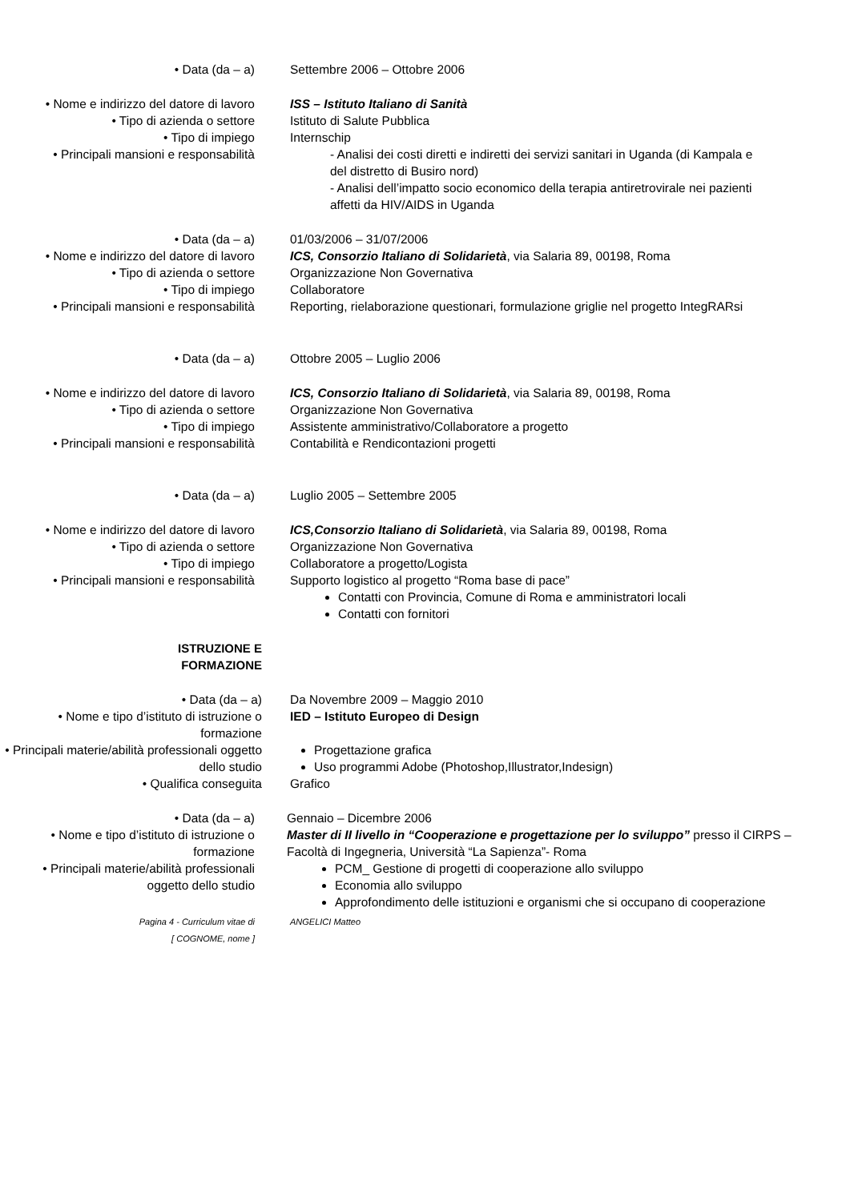• Data (da – a) Settembre 2006 – Ottobre 2006
• Nome e indirizzo del datore di lavoro
ISS – Istituto Italiano di Sanità
• Tipo di azienda o settore Istituto di Salute Pubblica
• Tipo di impiego Internschip
• Principali mansioni e responsabilità
- Analisi dei costi diretti e indiretti dei servizi sanitari in Uganda (di Kampala e del distretto di Busiro nord)
- Analisi dell’impatto socio economico della terapia antiretrovirale nei pazienti affetti da HIV/AIDS in Uganda
• Data (da – a) 01/03/2006 – 31/07/2006
• Nome e indirizzo del datore di lavoro
ICS, Consorzio Italiano di Solidarietà, via Salaria 89, 00198, Roma
• Tipo di azienda o settore Organizzazione Non Governativa
• Tipo di impiego Collaboratore
• Principali mansioni e responsabilità
Reporting, rielaborazione questionari, formulazione griglie nel progetto IntegRARsi
• Data (da – a) Ottobre 2005 – Luglio 2006
• Nome e indirizzo del datore di lavoro
ICS, Consorzio Italiano di Solidarietà, via Salaria 89, 00198, Roma
• Tipo di azienda o settore Organizzazione Non Governativa
• Tipo di impiego Assistente amministrativo/Collaboratore a progetto
• Principali mansioni e responsabilità
Contabilità e Rendicontazioni progetti
• Data (da – a) Luglio 2005 – Settembre 2005
• Nome e indirizzo del datore di lavoro
ICS,Consorzio Italiano di Solidarietà, via Salaria 89, 00198, Roma
• Tipo di azienda o settore Organizzazione Non Governativa
• Tipo di impiego Collaboratore a progetto/Logista
• Principali mansioni e responsabilità
Supporto logistico al progetto “Roma base di pace”
Contatti con Provincia, Comune di Roma e amministratori locali
Contatti con fornitori
ISTRUZIONE E
FORMAZIONE
• Data (da – a) Da Novembre 2009 – Maggio 2010
• Nome e tipo d’istituto di istruzione o formazione
IED – Istituto Europeo di Design
• Principali materie/abilità professionali oggetto dello studio
Progettazione grafica
Uso programmi Adobe (Photoshop,Illustrator,Indesign)
• Qualifica conseguita Grafico
• Data (da – a) Gennaio – Dicembre 2006
• Nome e tipo d’istituto di istruzione o formazione
Master di II livello in “Cooperazione e progettazione per lo sviluppo” presso il CIRPS – Facoltà di Ingegneria, Università “La Sapienza”- Roma
• Principali materie/abilità professionali oggetto dello studio
PCM_ Gestione di progetti di cooperazione allo sviluppo
Economia allo sviluppo
Approfondimento delle istituzioni e organismi che si occupano di cooperazione
Pagina 4 - Curriculum vitae di
[ COGNOME, nome ]
ANGELICI Matteo